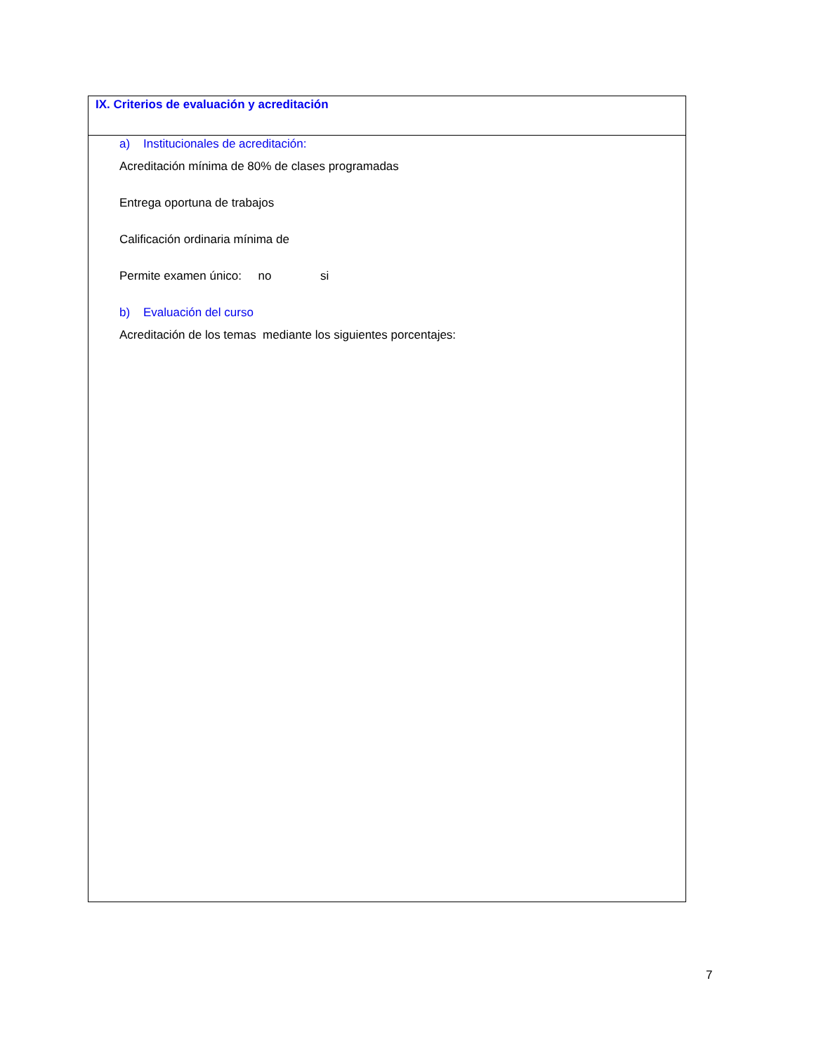| IX. Criterios de evaluación y acreditación |
| a) Institucionales de acreditación: Acreditación mínima de 80% de clases programadas Entrega oportuna de trabajos Calificación ordinaria mínima de Permite examen único: no si b) Evaluación del curso Acreditación de los temas mediante los siguientes porcentajes: |
7